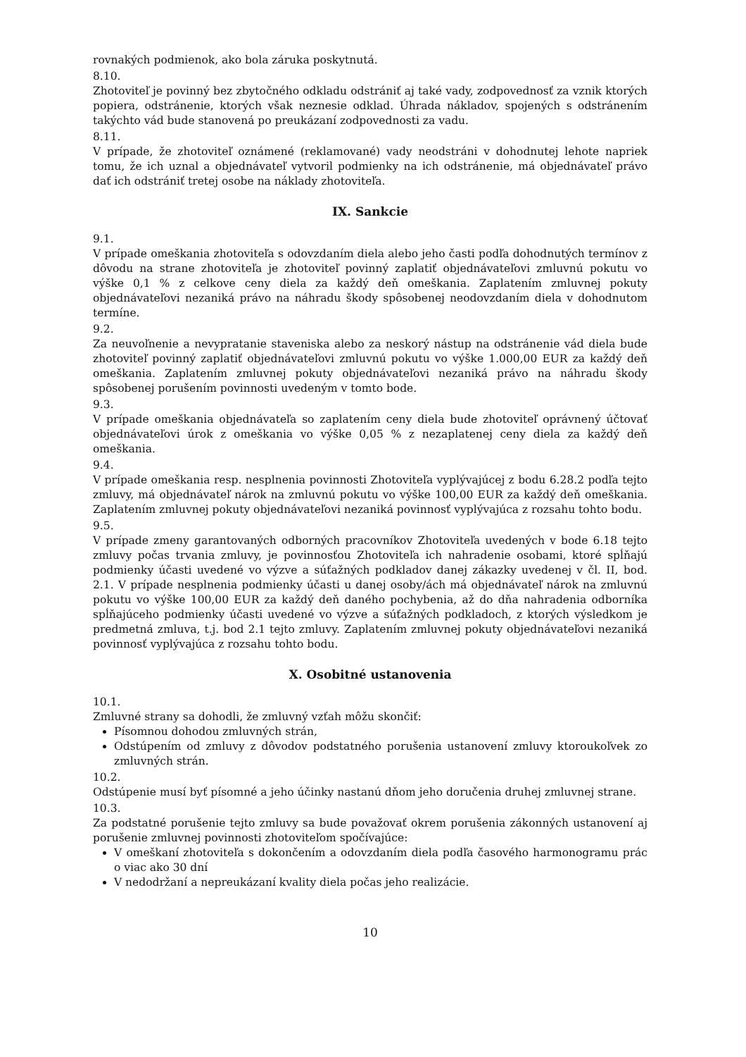rovnakých podmienok, ako bola záruka poskytnutá.
8.10.
Zhotoviteľ je povinný bez zbytočného odkladu odstrániť aj také vady, zodpovednosť za vznik ktorých popiera, odstránenie, ktorých však neznesie odklad. Úhrada nákladov, spojených s odstránením takýchto vád bude stanovená po preukázaní zodpovednosti za vadu.
8.11.
V prípade, že zhotoviteľ oznámené (reklamované) vady neodstráni v dohodnutej lehote napriek tomu, že ich uznal a objednávateľ vytvoril podmienky na ich odstránenie, má objednávateľ právo dať ich odstrániť tretej osobe na náklady zhotoviteľa.
IX. Sankcie
9.1.
V prípade omeškania zhotoviteľa s odovzdaním diela alebo jeho časti podľa dohodnutých termínov z dôvodu na strane zhotoviteľa je zhotoviteľ povinný zaplatiť objednávateľovi zmluvnú pokutu vo výške 0,1 % z celkove ceny diela za každý deň omeškania. Zaplatením zmluvnej pokuty objednávateľovi nezaniká právo na náhradu škody spôsobenej neodovzdaním diela v dohodnutom termíne.
9.2.
Za neuvoľnenie a nevypratanie staveniska alebo za neskorý nástup na odstránenie vád diela bude zhotoviteľ povinný zaplatiť objednávateľovi zmluvnú pokutu vo výške 1.000,00 EUR za každý deň omeškania. Zaplatením zmluvnej pokuty objednávateľovi nezaniká právo na náhradu škody spôsobenej porušením povinnosti uvedeným v tomto bode.
9.3.
V prípade omeškania objednávateľa so zaplatením ceny diela bude zhotoviteľ oprávnený účtovať objednávateľovi úrok z omeškania vo výške 0,05 % z nezaplatenej ceny diela za každý deň omeškania.
9.4.
V prípade omeškania resp. nesplnenia povinnosti Zhotoviteľa vyplývajúcej z bodu 6.28.2 podľa tejto zmluvy, má objednávateľ nárok na zmluvnú pokutu vo výške 100,00 EUR za každý deň omeškania. Zaplatením zmluvnej pokuty objednávateľovi nezaniká povinnosť vyplývajúca z rozsahu tohto bodu.
9.5.
V prípade zmeny garantovaných odborných pracovníkov Zhotoviteľa uvedených v bode 6.18 tejto zmluvy počas trvania zmluvy, je povinnosťou Zhotoviteľa ich nahradenie osobami, ktoré spĺňajú podmienky účasti uvedené vo výzve a súťažných podkladov danej zákazky uvedenej v čl. II, bod. 2.1. V prípade nesplnenia podmienky účasti u danej osoby/ách má objednávateľ nárok na zmluvnú pokutu vo výške 100,00 EUR za každý deň daného pochybenia, až do dňa nahradenia odborníka spĺňajúceho podmienky účasti uvedené vo výzve a súťažných podkladoch, z ktorých výsledkom je predmetná zmluva, t.j. bod 2.1 tejto zmluvy. Zaplatením zmluvnej pokuty objednávateľovi nezaniká povinnosť vyplývajúca z rozsahu tohto bodu.
X. Osobitné ustanovenia
10.1.
Zmluvné strany sa dohodli, že zmluvný vzťah môžu skončiť:
Písomnou dohodou zmluvných strán,
Odstúpením od zmluvy z dôvodov podstatného porušenia ustanovení zmluvy ktoroukoľvek zo zmluvných strán.
10.2.
Odstúpenie musí byť písomné a jeho účinky nastanú dňom jeho doručenia druhej zmluvnej strane.
10.3.
Za podstatné porušenie tejto zmluvy sa bude považovať okrem porušenia zákonných ustanovení aj porušenie zmluvnej povinnosti zhotoviteľom spočívajúce:
V omeškaní zhotoviteľa s dokončením a odovzdaním diela podľa časového harmonogramu prác o viac ako 30 dní
V nedodržaní a nepreukázaní kvality diela počas jeho realizácie.
10